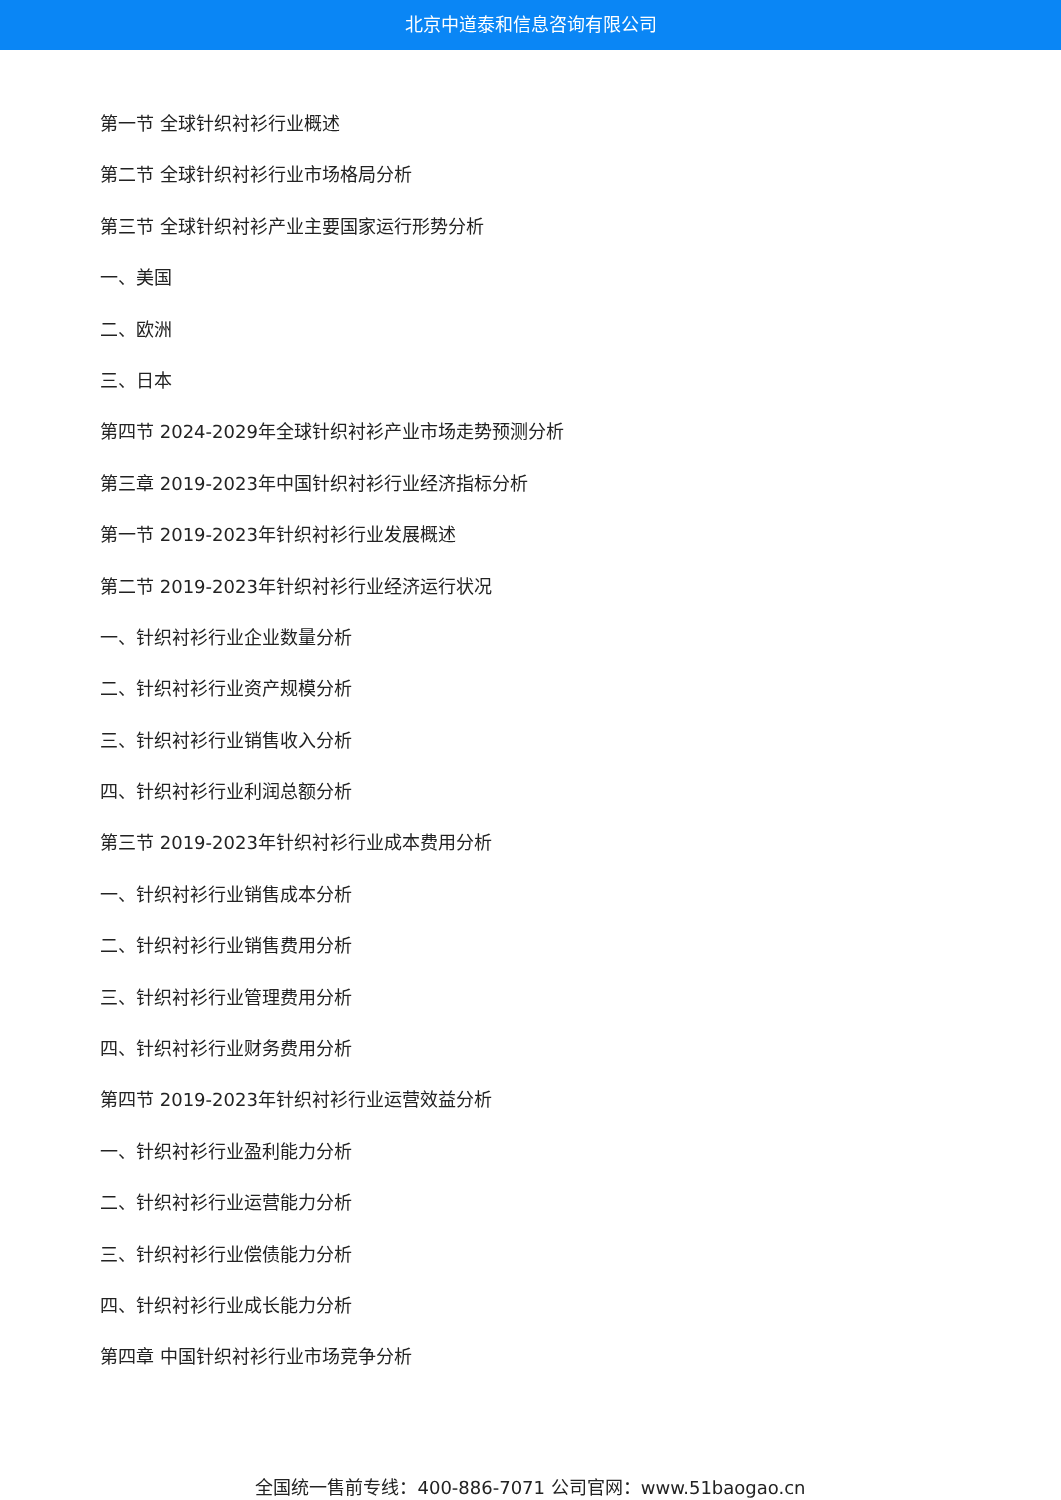北京中道泰和信息咨询有限公司
第一节 全球针织衬衫行业概述
第二节 全球针织衬衫行业市场格局分析
第三节 全球针织衬衫产业主要国家运行形势分析
一、美国
二、欧洲
三、日本
第四节 2024-2029年全球针织衬衫产业市场走势预测分析
第三章 2019-2023年中国针织衬衫行业经济指标分析
第一节 2019-2023年针织衬衫行业发展概述
第二节 2019-2023年针织衬衫行业经济运行状况
一、针织衬衫行业企业数量分析
二、针织衬衫行业资产规模分析
三、针织衬衫行业销售收入分析
四、针织衬衫行业利润总额分析
第三节 2019-2023年针织衬衫行业成本费用分析
一、针织衬衫行业销售成本分析
二、针织衬衫行业销售费用分析
三、针织衬衫行业管理费用分析
四、针织衬衫行业财务费用分析
第四节 2019-2023年针织衬衫行业运营效益分析
一、针织衬衫行业盈利能力分析
二、针织衬衫行业运营能力分析
三、针织衬衫行业偿债能力分析
四、针织衬衫行业成长能力分析
第四章 中国针织衬衫行业市场竞争分析
全国统一售前专线：400-886-7071 公司官网：www.51baogao.cn